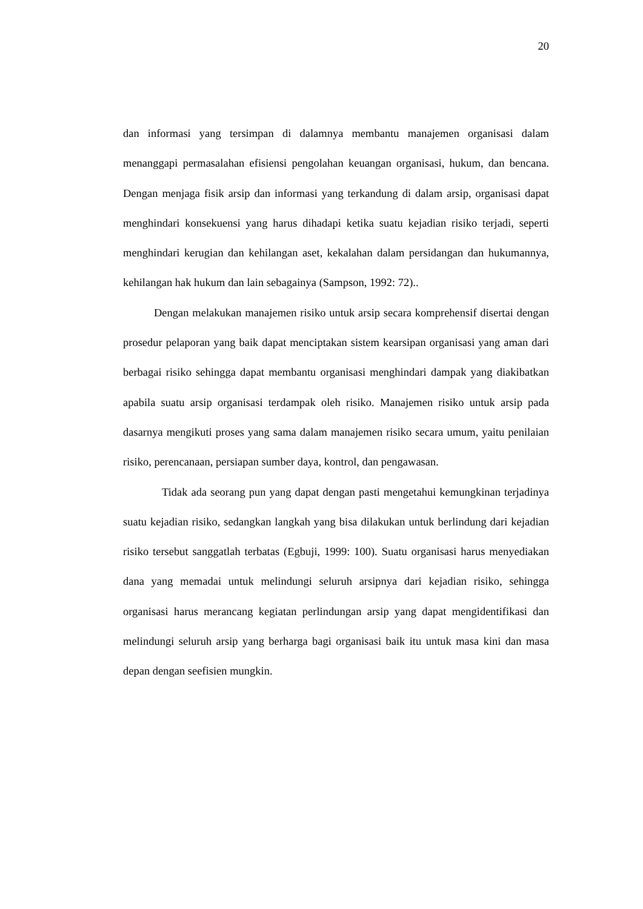20
dan informasi yang tersimpan di dalamnya membantu manajemen organisasi dalam menanggapi permasalahan efisiensi pengolahan keuangan organisasi, hukum, dan bencana. Dengan menjaga fisik arsip dan informasi yang terkandung di dalam arsip, organisasi dapat menghindari konsekuensi yang harus dihadapi ketika suatu kejadian risiko terjadi, seperti menghindari kerugian dan kehilangan aset, kekalahan dalam persidangan dan hukumannya, kehilangan hak hukum dan lain sebagainya (Sampson, 1992: 72)..
Dengan melakukan manajemen risiko untuk arsip secara komprehensif disertai dengan prosedur pelaporan yang baik dapat menciptakan sistem kearsipan organisasi yang aman dari berbagai risiko sehingga dapat membantu organisasi menghindari dampak yang diakibatkan apabila suatu arsip organisasi terdampak oleh risiko. Manajemen risiko untuk arsip pada dasarnya mengikuti proses yang sama dalam manajemen risiko secara umum, yaitu penilaian risiko, perencanaan, persiapan sumber daya, kontrol, dan pengawasan.
Tidak ada seorang pun yang dapat dengan pasti mengetahui kemungkinan terjadinya suatu kejadian risiko, sedangkan langkah yang bisa dilakukan untuk berlindung dari kejadian risiko tersebut sanggatlah terbatas (Egbuji, 1999: 100). Suatu organisasi harus menyediakan dana yang memadai untuk melindungi seluruh arsipnya dari kejadian risiko, sehingga organisasi harus merancang kegiatan perlindungan arsip yang dapat mengidentifikasi dan melindungi seluruh arsip yang berharga bagi organisasi baik itu untuk masa kini dan masa depan dengan seefisien mungkin.